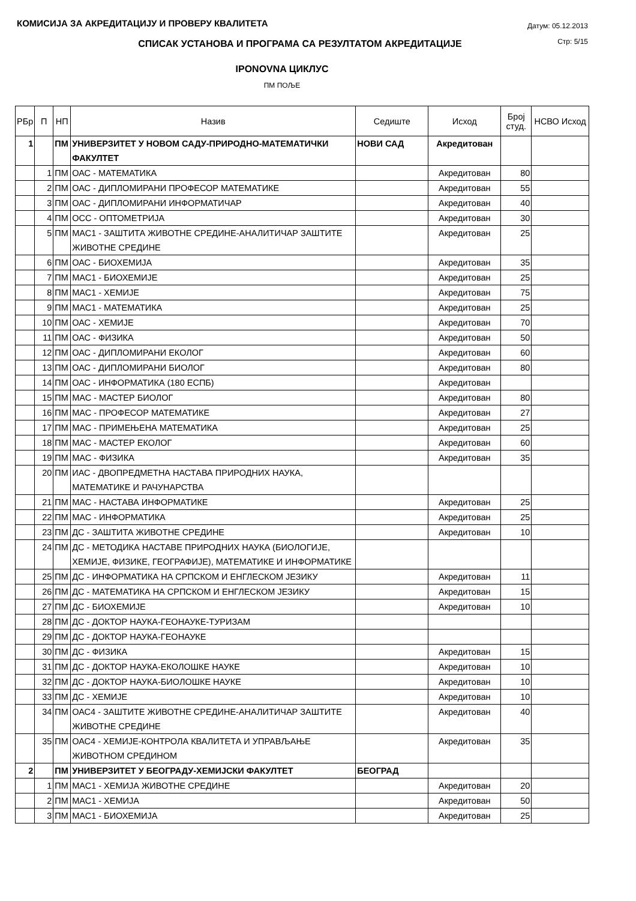КОМИСИЈА ЗА АКРЕДИТАЦИЈУ И ПРОВЕРУ КВАЛИТЕТА
Датум: 05.12.2013
Стр: 5/15
СПИСАК УСТАНОВА И ПРОГРАМА СА РЕЗУЛТАТОМ АКРЕДИТАЦИЈЕ
IPONOVNA ЦИКЛУС
ПМ ПОЉЕ
| РБр | П | НП | Назив | Седиште | Исход | Број студ. | НСВО Исход |
| --- | --- | --- | --- | --- | --- | --- | --- |
| 1 | | ПМ | УНИВЕРЗИТЕТ У НОВОМ САДУ-ПРИРОДНО-МАТЕМАТИЧКИ ФАКУЛТЕТ | НОВИ САД | Акредитован | | |
| | 1 | ПМ | ОАС - МАТЕМАТИКА | | Акредитован | 80 | |
| | 2 | ПМ | ОАС - ДИПЛОМИРАНИ ПРОФЕСОР МАТЕМАТИКЕ | | Акредитован | 55 | |
| | 3 | ПМ | ОАС - ДИПЛОМИРАНИ ИНФОРМАТИЧАР | | Акредитован | 40 | |
| | 4 | ПМ | ОСС - ОПТОМЕТРИЈА | | Акредитован | 30 | |
| | 5 | ПМ | МАС1 - ЗАШТИТА ЖИВОТНЕ СРЕДИНЕ-АНАЛИТИЧАР ЗАШТИТЕ ЖИВОТНЕ СРЕДИНЕ | | Акредитован | 25 | |
| | 6 | ПМ | ОАС - БИОХЕМИЈА | | Акредитован | 35 | |
| | 7 | ПМ | МАС1 - БИОХЕМИЈЕ | | Акредитован | 25 | |
| | 8 | ПМ | МАС1 - ХЕМИЈЕ | | Акредитован | 75 | |
| | 9 | ПМ | МАС1 - МАТЕМАТИКА | | Акредитован | 25 | |
| | 10 | ПМ | ОАС - ХЕМИЈЕ | | Акредитован | 70 | |
| | 11 | ПМ | ОАС - ФИЗИКА | | Акредитован | 50 | |
| | 12 | ПМ | ОАС - ДИПЛОМИРАНИ ЕКОЛОГ | | Акредитован | 60 | |
| | 13 | ПМ | ОАС - ДИПЛОМИРАНИ БИОЛОГ | | Акредитован | 80 | |
| | 14 | ПМ | ОАС - ИНФОРМАТИКА (180 ЕСПБ) | | Акредитован | | |
| | 15 | ПМ | МАС - МАСТЕР БИОЛОГ | | Акредитован | 80 | |
| | 16 | ПМ | МАС - ПРОФЕСОР МАТЕМАТИКЕ | | Акредитован | 27 | |
| | 17 | ПМ | МАС - ПРИМЕЊЕНА МАТЕМАТИКА | | Акредитован | 25 | |
| | 18 | ПМ | МАС - МАСТЕР ЕКОЛОГ | | Акредитован | 60 | |
| | 19 | ПМ | МАС - ФИЗИКА | | Акредитован | 35 | |
| | 20 | ПМ | ИАС - ДВОПРЕДМЕТНА НАСТАВА ПРИРОДНИХ НАУКА, МАТЕМАТИКЕ И РАЧУНАРСТВА | | | | |
| | 21 | ПМ | МАС - НАСТАВА ИНФОРМАТИКЕ | | Акредитован | 25 | |
| | 22 | ПМ | МАС - ИНФОРМАТИКА | | Акредитован | 25 | |
| | 23 | ПМ | ДС - ЗАШТИТА ЖИВОТНЕ СРЕДИНЕ | | Акредитован | 10 | |
| | 24 | ПМ | ДС - МЕТОДИКА НАСТАВЕ ПРИРОДНИХ НАУКА (БИОЛОГИЈЕ, ХЕМИЈЕ, ФИЗИКЕ, ГЕОГРАФИЈЕ), МАТЕМАТИКЕ И ИНФОРМАТИКЕ | | | | |
| | 25 | ПМ | ДС - ИНФОРМАТИКА НА СРПСКОМ И ЕНГЛЕСКОМ ЈЕЗИКУ | | Акредитован | 11 | |
| | 26 | ПМ | ДС - МАТЕМАТИКА НА СРПСКОМ И ЕНГЛЕСКОМ ЈЕЗИКУ | | Акредитован | 15 | |
| | 27 | ПМ | ДС - БИОХЕМИЈЕ | | Акредитован | 10 | |
| | 28 | ПМ | ДС - ДОКТОР НАУКА-ГЕОНАУКЕ-ТУРИЗАМ | | | | |
| | 29 | ПМ | ДС - ДОКТОР НАУКА-ГЕОНАУКЕ | | | | |
| | 30 | ПМ | ДС - ФИЗИКА | | Акредитован | 15 | |
| | 31 | ПМ | ДС - ДОКТОР НАУКА-ЕКОЛОШКЕ НАУКЕ | | Акредитован | 10 | |
| | 32 | ПМ | ДС - ДОКТОР НАУКА-БИОЛОШКЕ НАУКЕ | | Акредитован | 10 | |
| | 33 | ПМ | ДС - ХЕМИЈЕ | | Акредитован | 10 | |
| | 34 | ПМ | ОАС4 - ЗАШТИТЕ ЖИВОТНЕ СРЕДИНЕ-АНАЛИТИЧАР ЗАШТИТЕ ЖИВОТНЕ СРЕДИНЕ | | Акредитован | 40 | |
| | 35 | ПМ | ОАС4 - ХЕМИЈЕ-КОНТРОЛА КВАЛИТЕТА И УПРАВЉАЊЕ ЖИВОТНОМ СРЕДИНОМ | | Акредитован | 35 | |
| 2 | | ПМ | УНИВЕРЗИТЕТ У БЕОГРАДУ-ХЕМИЈСКИ ФАКУЛТЕТ | БЕОГРАД | | | |
| | 1 | ПМ | МАС1 - ХЕМИЈА ЖИВОТНЕ СРЕДИНЕ | | Акредитован | 20 | |
| | 2 | ПМ | МАС1 - ХЕМИЈА | | Акредитован | 50 | |
| | 3 | ПМ | МАС1 - БИОХЕМИЈА | | Акредитован | 25 | |